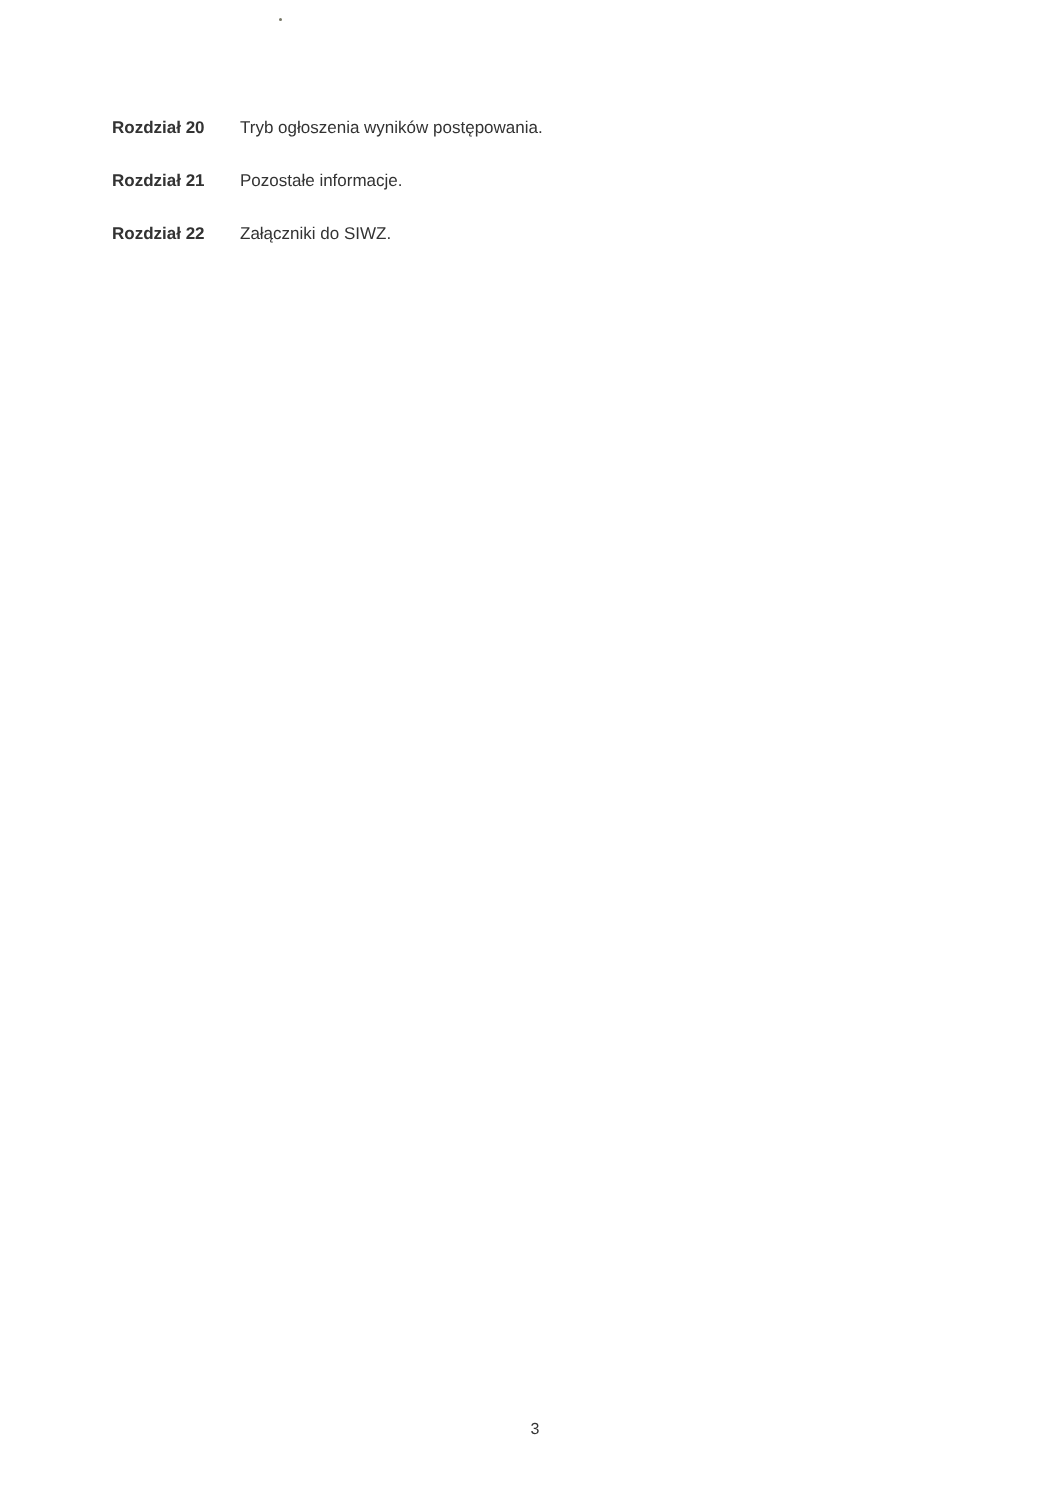Rozdział 20 Tryb ogłoszenia wyników postępowania.
Rozdział 21 Pozostałe informacje.
Rozdział 22 Załączniki do SIWZ.
3